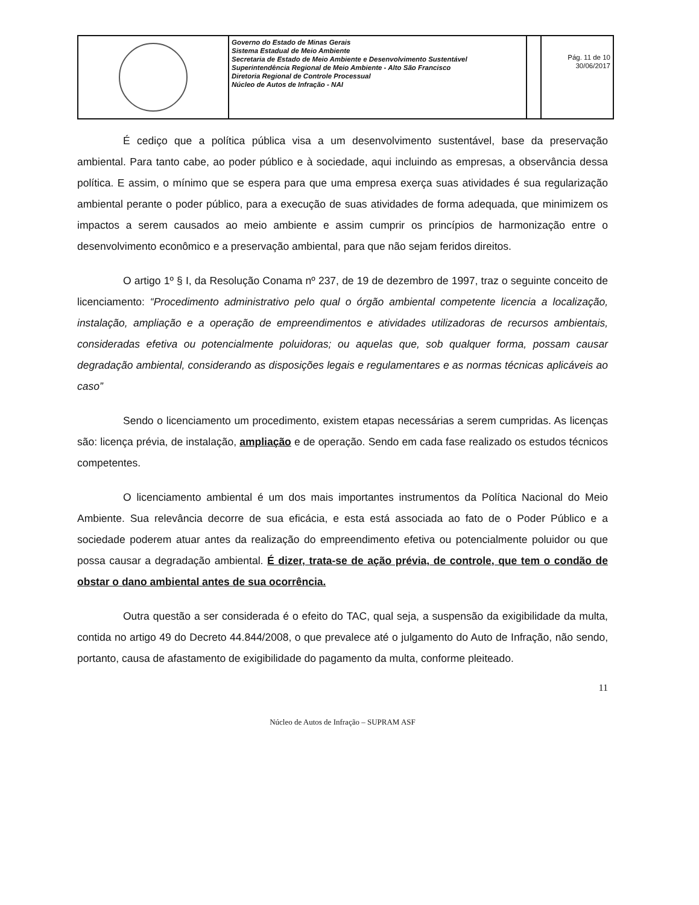| | Governo do Estado de Minas Gerais Sistema Estadual de Meio Ambiente Secretaria de Estado de Meio Ambiente e Desenvolvimento Sustentável Superintendência Regional de Meio Ambiente - Alto São Francisco Diretoria Regional de Controle Processual Núcleo de Autos de Infração - NAI | | Pág. 11 de 10 30/06/2017 |
É cediço que a política pública visa a um desenvolvimento sustentável, base da preservação ambiental. Para tanto cabe, ao poder público e à sociedade, aqui incluindo as empresas, a observância dessa política. E assim, o mínimo que se espera para que uma empresa exerça suas atividades é sua regularização ambiental perante o poder público, para a execução de suas atividades de forma adequada, que minimizem os impactos a serem causados ao meio ambiente e assim cumprir os princípios de harmonização entre o desenvolvimento econômico e a preservação ambiental, para que não sejam feridos direitos.
O artigo 1º § I, da Resolução Conama nº 237, de 19 de dezembro de 1997, traz o seguinte conceito de licenciamento: “Procedimento administrativo pelo qual o órgão ambiental competente licencia a localização, instalação, ampliação e a operação de empreendimentos e atividades utilizadoras de recursos ambientais, consideradas efetiva ou potencialmente poluidoras; ou aquelas que, sob qualquer forma, possam causar degradação ambiental, considerando as disposições legais e regulamentares e as normas técnicas aplicáveis ao caso”
Sendo o licenciamento um procedimento, existem etapas necessárias a serem cumpridas. As licenças são: licença prévia, de instalação, ampliação e de operação. Sendo em cada fase realizado os estudos técnicos competentes.
O licenciamento ambiental é um dos mais importantes instrumentos da Política Nacional do Meio Ambiente. Sua relevância decorre de sua eficácia, e esta está associada ao fato de o Poder Público e a sociedade poderem atuar antes da realização do empreendimento efetiva ou potencialmente poluidor ou que possa causar a degradação ambiental. É dizer, trata-se de ação prévia, de controle, que tem o condão de obstar o dano ambiental antes de sua ocorrência.
Outra questão a ser considerada é o efeito do TAC, qual seja, a suspensão da exigibilidade da multa, contida no artigo 49 do Decreto 44.844/2008, o que prevalece até o julgamento do Auto de Infração, não sendo, portanto, causa de afastamento de exigibilidade do pagamento da multa, conforme pleiteado.
11
Núcleo de Autos de Infração – SUPRAM ASF